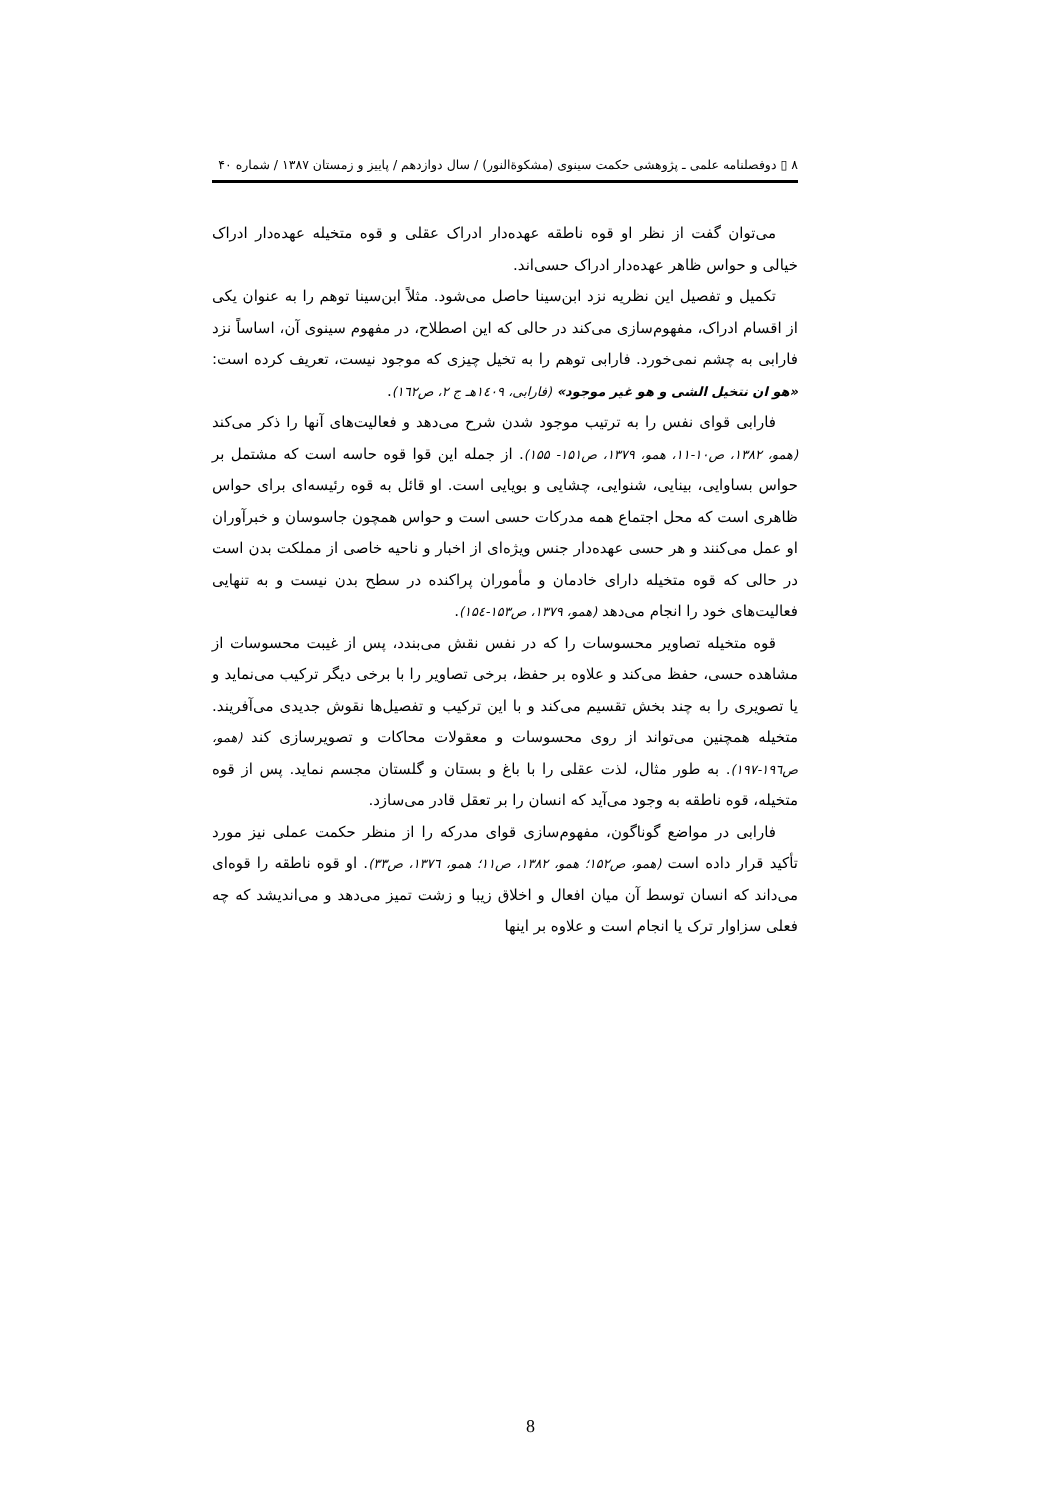۸ ▯ دوفصلنامه علمی ـ پژوهشی حکمت سینوی (مشکوةالنور) / سال دوازدهم / پاییز و زمستان ۱۳۸۷ / شماره ۴۰
می‌توان گفت از نظر او قوه ناطقه عهده‌دار ادراک عقلی و قوه متخیله عهده‌دار ادراک خیالی و حواس ظاهر عهده‌دار ادراک حسی‌اند.
تکمیل و تفصیل این نظریه نزد ابن‌سینا حاصل می‌شود. مثلاً ابن‌سینا توهم را به عنوان یکی از اقسام ادراک، مفهوم‌سازی می‌کند در حالی که این اصطلاح، در مفهوم سینوی آن، اساساً نزد فارابی به چشم نمی‌خورد. فارابی توهم را به تخیل چیزی که موجود نیست، تعریف کرده است: «هو ان نتخیل الشی و هو غیر موجود» (فارابی، ۱٤۰۹هـ ج ۲، ص۱٦۲).
فارابی قوای نفس را به ترتیب موجود شدن شرح می‌دهد و فعالیت‌های آنها را ذکر می‌کند (همو، ۱۳۸۲، ص۱۰-۱۱، همو، ۱۳۷۹، ص۱۵۱- ۱۵۵). از جمله این قوا قوه حاسه است که مشتمل بر حواس بساوایی، بینایی، شنوایی، چشایی و بویایی است. او قائل به قوه رئیسه‌ای برای حواس ظاهری است که محل اجتماع همه مدرکات حسی است و حواس همچون جاسوسان و خبرآوران او عمل می‌کنند و هر حسی عهده‌دار جنس ویژه‌ای از اخبار و ناحیه خاصی از مملکت بدن است در حالی که قوه متخیله دارای خادمان و مأموران پراکنده در سطح بدن نیست و به تنهایی فعالیت‌های خود را انجام می‌دهد (همو، ۱۳۷۹، ص۱۵۳-۱۵٤).
قوه متخیله تصاویر محسوسات را که در نفس نقش می‌بندد، پس از غیبت محسوسات از مشاهده حسی، حفظ می‌کند و علاوه بر حفظ، برخی تصاویر را با برخی دیگر ترکیب می‌نماید و یا تصویری را به چند بخش تقسیم می‌کند و با این ترکیب و تفصیل‌ها نقوش جدیدی می‌آفریند. متخیله همچنین می‌تواند از روی محسوسات و معقولات محاکات و تصویرسازی کند (همو، ص۱۹٦-۱۹۷). به طور مثال، لذت عقلی را با باغ و بستان و گلستان مجسم نماید. پس از قوه متخیله، قوه ناطقه به وجود می‌آید که انسان را بر تعقل قادر می‌سازد.
فارابی در مواضع گوناگون، مفهوم‌سازی قوای مدرکه را از منظر حکمت عملی نیز مورد تأکید قرار داده است (همو، ص۱۵۲؛ همو، ۱۳۸۲، ص۱۱؛ همو، ۱۳۷٦، ص۳۳). او قوه ناطقه را قوه‌ای می‌داند که انسان توسط آن میان افعال و اخلاق زیبا و زشت تمیز می‌دهد و می‌اندیشد که چه فعلی سزاوار ترک یا انجام است و علاوه بر اینها
8